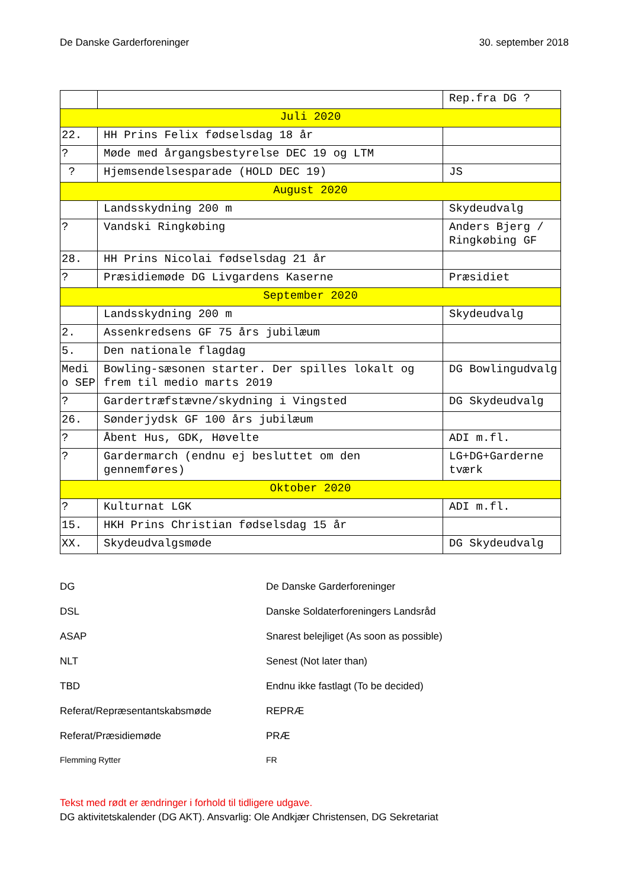De Danske Garderforeninger 30. september 2018
| | | Rep.fra DG ? |
| Juli 2020 | | |
| 22. | HH Prins Felix fødselsdag 18 år | |
| ? | Møde med årgangsbestyrelse DEC 19 og LTM | |
| ? | Hjemsendelsesparade (HOLD DEC 19) | JS |
| August 2020 | | |
| | Landsskydning 200 m | Skydeudvalg |
| ? | Vandski Ringkøbing | Anders Bjerg / Ringkøbing GF |
| 28. | HH Prins Nicolai fødselsdag 21 år | |
| ? | Præsidiemøde DG Livgardens Kaserne | Præsidiet |
| September 2020 | | |
| | Landsskydning 200 m | Skydeudvalg |
| 2. | Assenkredsens GF 75 års jubilæum | |
| 5. | Den nationale flagdag | |
| Medi o SEP | Bowling-sæsonen starter. Der spilles lokalt og frem til medio marts 2019 | DG Bowlingudvalg |
| ? | Gardertræfstævne/skydning i Vingsted | DG Skydeudvalg |
| 26. | Sønderjydsk GF 100 års jubilæum | |
| ? | Åbent Hus, GDK, Høvelte | ADI m.fl. |
| ? | Gardermarch (endnu ej besluttet om den gennemføres) | LG+DG+Garderne tværk |
| Oktober 2020 | | |
| ? | Kulturnat LGK | ADI m.fl. |
| 15. | HKH Prins Christian fødselsdag 15 år | |
| XX. | Skydeudvalgsmøde | DG Skydeudvalg |
DG
De Danske Garderforeninger
DSL
Danske Soldaterforeningers Landsråd
ASAP
Snarest belejliget (As soon as possible)
NLT
Senest (Not later than)
TBD
Endnu ikke fastlagt (To be decided)
Referat/Repræsentantskabsmøde
REPRÆ
Referat/Præsidiemøde
PRÆ
Flemming Rytter
FR
Tekst med rødt er ændringer i forhold til tidligere udgave.
DG aktivitetskalender (DG AKT). Ansvarlig: Ole Andkjær Christensen, DG Sekretariat